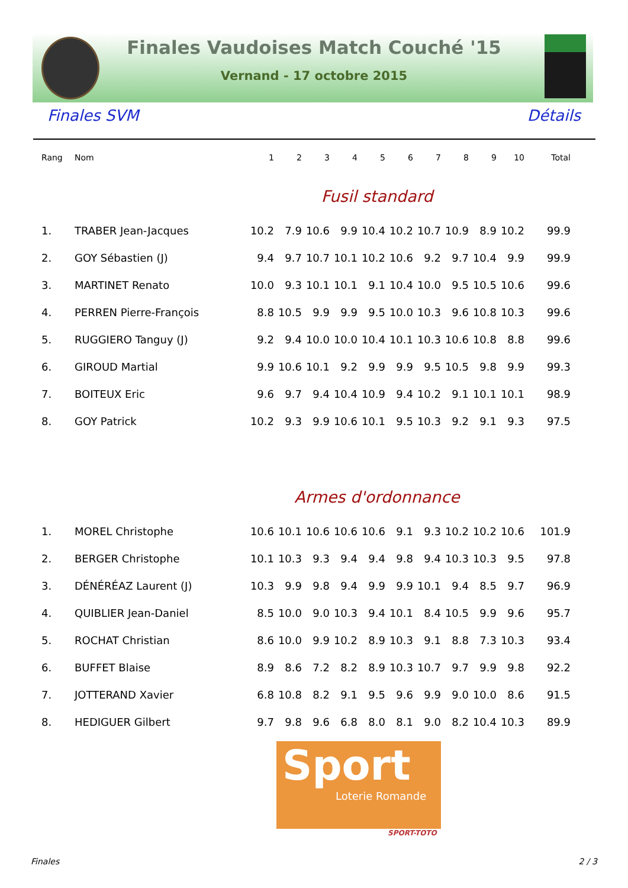Finales Vaudoises Match Couché '15
Vernand - 17 octobre 2015
Finales SVM Détails
| Rang | Nom | 1 | 2 | 3 | 4 | 5 | 6 | 7 | 8 | 9 | 10 | Total |
| --- | --- | --- | --- | --- | --- | --- | --- | --- | --- | --- | --- | --- |
| Fusil standard | | | | | | | | | | | | |
| 1. | TRABER Jean-Jacques | 10.2 | 7.9 | 10.6 | 9.9 | 10.4 | 10.2 | 10.7 | 10.9 | 8.9 | 10.2 | 99.9 |
| 2. | GOY Sébastien (J) | 9.4 | 9.7 | 10.7 | 10.1 | 10.2 | 10.6 | 9.2 | 9.7 | 10.4 | 9.9 | 99.9 |
| 3. | MARTINET Renato | 10.0 | 9.3 | 10.1 | 10.1 | 9.1 | 10.4 | 10.0 | 9.5 | 10.5 | 10.6 | 99.6 |
| 4. | PERREN Pierre-François | 8.8 | 10.5 | 9.9 | 9.9 | 9.5 | 10.0 | 10.3 | 9.6 | 10.8 | 10.3 | 99.6 |
| 5. | RUGGIERO Tanguy (J) | 9.2 | 9.4 | 10.0 | 10.0 | 10.4 | 10.1 | 10.3 | 10.6 | 10.8 | 8.8 | 99.6 |
| 6. | GIROUD Martial | 9.9 | 10.6 | 10.1 | 9.2 | 9.9 | 9.9 | 9.5 | 10.5 | 9.8 | 9.9 | 99.3 |
| 7. | BOITEUX Eric | 9.6 | 9.7 | 9.4 | 10.4 | 10.9 | 9.4 | 10.2 | 9.1 | 10.1 | 10.1 | 98.9 |
| 8. | GOY Patrick | 10.2 | 9.3 | 9.9 | 10.6 | 10.1 | 9.5 | 10.3 | 9.2 | 9.1 | 9.3 | 97.5 |
| Armes d'ordonnance | | | | | | | | | | | | |
| 1. | MOREL Christophe | 10.6 | 10.1 | 10.6 | 10.6 | 10.6 | 9.1 | 9.3 | 10.2 | 10.2 | 10.6 | 101.9 |
| 2. | BERGER Christophe | 10.1 | 10.3 | 9.3 | 9.4 | 9.4 | 9.8 | 9.4 | 10.3 | 10.3 | 9.5 | 97.8 |
| 3. | DÉNÉRÉAZ Laurent (J) | 10.3 | 9.9 | 9.8 | 9.4 | 9.9 | 9.9 | 10.1 | 9.4 | 8.5 | 9.7 | 96.9 |
| 4. | QUIBLIER Jean-Daniel | 8.5 | 10.0 | 9.0 | 10.3 | 9.4 | 10.1 | 8.4 | 10.5 | 9.9 | 9.6 | 95.7 |
| 5. | ROCHAT Christian | 8.6 | 10.0 | 9.9 | 10.2 | 8.9 | 10.3 | 9.1 | 8.8 | 7.3 | 10.3 | 93.4 |
| 6. | BUFFET Blaise | 8.9 | 8.6 | 7.2 | 8.2 | 8.9 | 10.3 | 10.7 | 9.7 | 9.9 | 9.8 | 92.2 |
| 7. | JOTTERAND Xavier | 6.8 | 10.8 | 8.2 | 9.1 | 9.5 | 9.6 | 9.9 | 9.0 | 10.0 | 8.6 | 91.5 |
| 8. | HEDIGUER Gilbert | 9.7 | 9.8 | 9.6 | 6.8 | 8.0 | 8.1 | 9.0 | 8.2 | 10.4 | 10.3 | 89.9 |
Sport
Loterie Romande
SPORT-TOTO
Finales 2 / 3